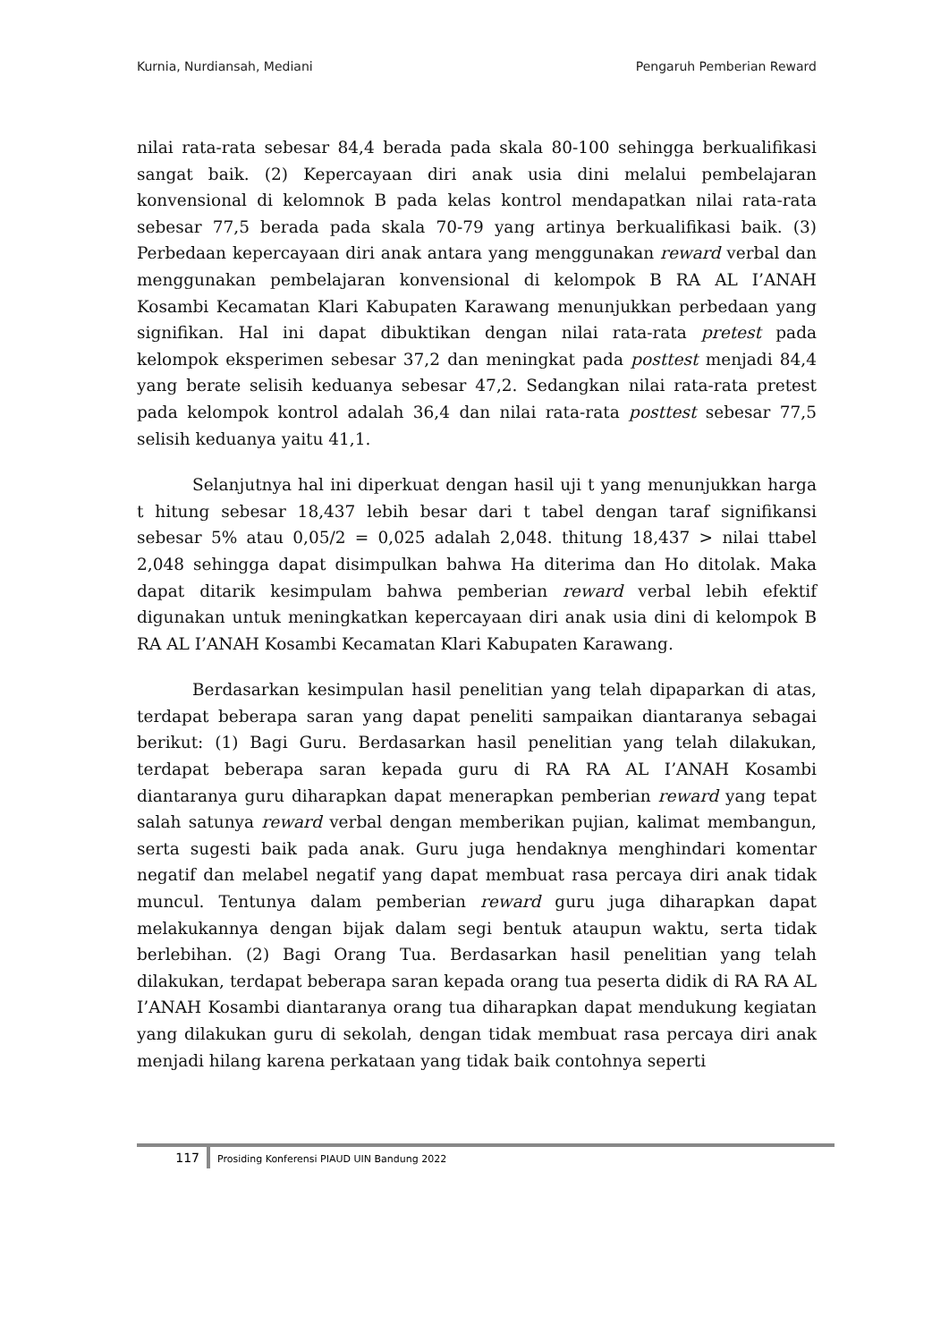Kurnia, Nurdiansah, Mediani Pengaruh Pemberian Reward
nilai rata-rata sebesar 84,4 berada pada skala 80-100 sehingga berkualifikasi sangat baik. (2) Kepercayaan diri anak usia dini melalui pembelajaran konvensional di kelomnok B pada kelas kontrol mendapatkan nilai rata-rata sebesar 77,5 berada pada skala 70-79 yang artinya berkualifikasi baik. (3) Perbedaan kepercayaan diri anak antara yang menggunakan reward verbal dan menggunakan pembelajaran konvensional di kelompok B RA AL I’ANAH Kosambi Kecamatan Klari Kabupaten Karawang menunjukkan perbedaan yang signifikan. Hal ini dapat dibuktikan dengan nilai rata-rata pretest pada kelompok eksperimen sebesar 37,2 dan meningkat pada posttest menjadi 84,4 yang berate selisih keduanya sebesar 47,2. Sedangkan nilai rata-rata pretest pada kelompok kontrol adalah 36,4 dan nilai rata-rata posttest sebesar 77,5 selisih keduanya yaitu 41,1.
Selanjutnya hal ini diperkuat dengan hasil uji t yang menunjukkan harga t hitung sebesar 18,437 lebih besar dari t tabel dengan taraf signifikansi sebesar 5% atau 0,05/2 = 0,025 adalah 2,048. thitung 18,437 > nilai ttabel 2,048 sehingga dapat disimpulkan bahwa Ha diterima dan Ho ditolak. Maka dapat ditarik kesimpulam bahwa pemberian reward verbal lebih efektif digunakan untuk meningkatkan kepercayaan diri anak usia dini di kelompok B RA AL I’ANAH Kosambi Kecamatan Klari Kabupaten Karawang.
Berdasarkan kesimpulan hasil penelitian yang telah dipaparkan di atas, terdapat beberapa saran yang dapat peneliti sampaikan diantaranya sebagai berikut: (1) Bagi Guru. Berdasarkan hasil penelitian yang telah dilakukan, terdapat beberapa saran kepada guru di RA RA AL I’ANAH Kosambi diantaranya guru diharapkan dapat menerapkan pemberian reward yang tepat salah satunya reward verbal dengan memberikan pujian, kalimat membangun, serta sugesti baik pada anak. Guru juga hendaknya menghindari komentar negatif dan melabel negatif yang dapat membuat rasa percaya diri anak tidak muncul. Tentunya dalam pemberian reward guru juga diharapkan dapat melakukannya dengan bijak dalam segi bentuk ataupun waktu, serta tidak berlebihan. (2) Bagi Orang Tua. Berdasarkan hasil penelitian yang telah dilakukan, terdapat beberapa saran kepada orang tua peserta didik di RA RA AL I’ANAH Kosambi diantaranya orang tua diharapkan dapat mendukung kegiatan yang dilakukan guru di sekolah, dengan tidak membuat rasa percaya diri anak menjadi hilang karena perkataan yang tidak baik contohnya seperti
117 Prosiding Konferensi PIAUD UIN Bandung 2022